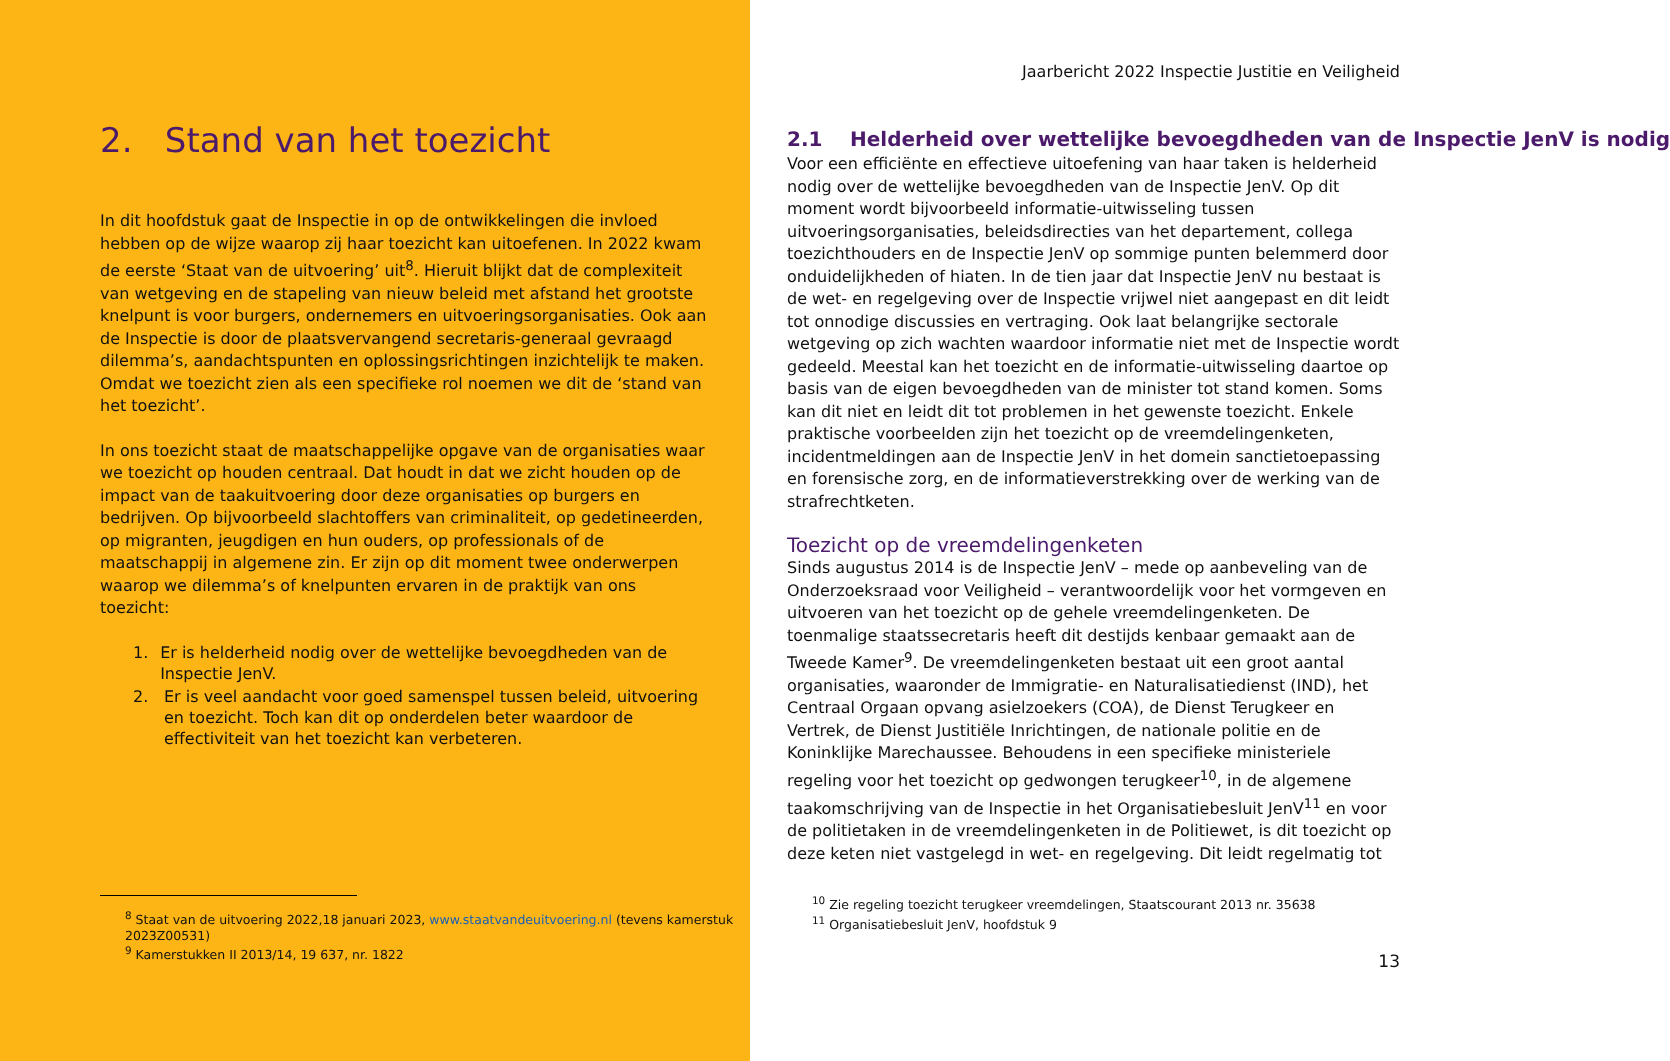2. Stand van het toezicht
In dit hoofdstuk gaat de Inspectie in op de ontwikkelingen die invloed hebben op de wijze waarop zij haar toezicht kan uitoefenen. In 2022 kwam de eerste ‘Staat van de uitvoering’ uit<sup>8</sup>. Hieruit blijkt dat de complexiteit van wetgeving en de stapeling van nieuw beleid met afstand het grootste knelpunt is voor burgers, ondernemers en uitvoeringsorganisaties. Ook aan de Inspectie is door de plaatsvervangend secretaris-generaal gevraagd dilemma’s, aandachtspunten en oplossingsrichtingen inzichtelijk te maken. Omdat we toezicht zien als een specifieke rol noemen we dit de ‘stand van het toezicht’.
In ons toezicht staat de maatschappelijke opgave van de organisaties waar we toezicht op houden centraal. Dat houdt in dat we zicht houden op de impact van de taakuitvoering door deze organisaties op burgers en bedrijven. Op bijvoorbeeld slachtoffers van criminaliteit, op gedetineerden, op migranten, jeugdigen en hun ouders, op professionals of de maatschappij in algemene zin. Er zijn op dit moment twee onderwerpen waarop we dilemma’s of knelpunten ervaren in de praktijk van ons toezicht:
1. Er is helderheid nodig over de wettelijke bevoegdheden van de Inspectie JenV.
2. Er is veel aandacht voor goed samenspel tussen beleid, uitvoering en toezicht. Toch kan dit op onderdelen beter waardoor de effectiviteit van het toezicht kan verbeteren.
<sup>8</sup> Staat van de uitvoering 2022,18 januari 2023, www.staatvandeuitvoering.nl (tevens kamerstuk 2023Z00531)
<sup>9</sup> Kamerstukken II 2013/14, 19 637, nr. 1822
Jaarbericht 2022 Inspectie Justitie en Veiligheid
2.1 Helderheid over wettelijke bevoegdheden van de Inspectie JenV is nodig
Voor een efficiënte en effectieve uitoefening van haar taken is helderheid nodig over de wettelijke bevoegdheden van de Inspectie JenV. Op dit moment wordt bijvoorbeeld informatie-uitwisseling tussen uitvoeringsorganisaties, beleidsdirecties van het departement, collega toezichthouders en de Inspectie JenV op sommige punten belemmerd door onduidelijkheden of hiaten. In de tien jaar dat Inspectie JenV nu bestaat is de wet- en regelgeving over de Inspectie vrijwel niet aangepast en dit leidt tot onnodige discussies en vertraging. Ook laat belangrijke sectorale wetgeving op zich wachten waardoor informatie niet met de Inspectie wordt gedeeld. Meestal kan het toezicht en de informatie-uitwisseling daartoe op basis van de eigen bevoegdheden van de minister tot stand komen. Soms kan dit niet en leidt dit tot problemen in het gewenste toezicht. Enkele praktische voorbeelden zijn het toezicht op de vreemdelingenketen, incidentmeldingen aan de Inspectie JenV in het domein sanctietoepassing en forensische zorg, en de informatieverstrekking over de werking van de strafrechtketen.
Toezicht op de vreemdelingenketen
Sinds augustus 2014 is de Inspectie JenV – mede op aanbeveling van de Onderzoeksraad voor Veiligheid – verantwoordelijk voor het vormgeven en uitvoeren van het toezicht op de gehele vreemdelingenketen. De toenmalige staatssecretaris heeft dit destijds kenbaar gemaakt aan de Tweede Kamer<sup>9</sup>. De vreemdelingenketen bestaat uit een groot aantal organisaties, waaronder de Immigratie- en Naturalisatiedienst (IND), het Centraal Orgaan opvang asielzoekers (COA), de Dienst Terugkeer en Vertrek, de Dienst Justitiële Inrichtingen, de nationale politie en de Koninklijke Marechaussee. Behoudens in een specifieke ministeriele regeling voor het toezicht op gedwongen terugkeer<sup>10</sup>, in de algemene taakomschrijving van de Inspectie in het Organisatiebesluit JenV<sup>11</sup> en voor de politietaken in de vreemdelingenketen in de Politiewet, is dit toezicht op deze keten niet vastgelegd in wet- en regelgeving. Dit leidt regelmatig tot
<sup>10</sup> Zie regeling toezicht terugkeer vreemdelingen, Staatscourant 2013 nr. 35638
<sup>11</sup> Organisatiebesluit JenV, hoofdstuk 9
13